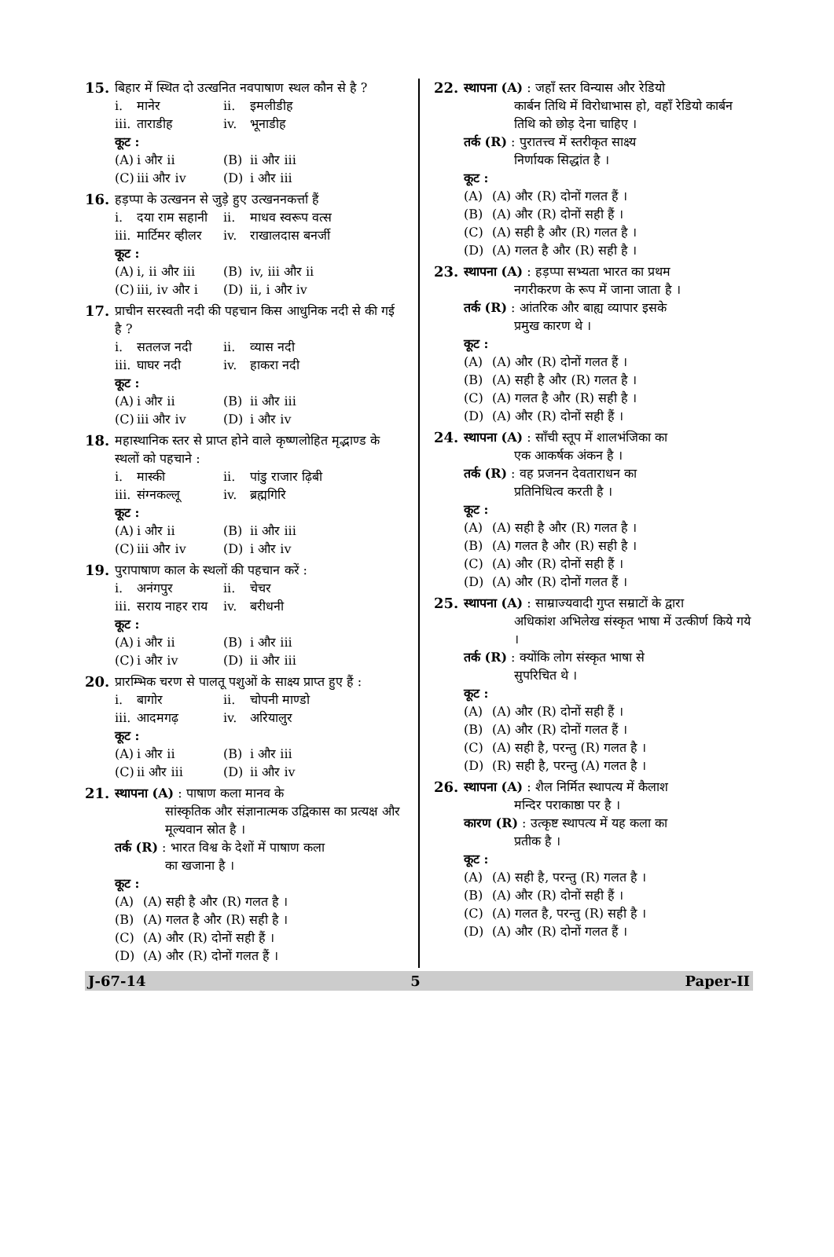15. बिहार में स्थित दो उत्खनित नवपाषाण स्थल कौन से है ?
i. मानेर ii. इमलीडीह iii. ताराडीह iv. भूनाडीह
कूट :
(A) i और ii (B) ii और iii (C) iii और iv (D) i और iii
16. हड़प्पा के उत्खनन से जुड़े हुए उत्खननकर्त्ता हैं
i. दया राम सहानी ii. माधव स्वरूप वत्स iii. मार्टिमर व्हीलर iv. राखालदास बनर्जी
कूट :
(A) i, ii और iii (B) iv, iii और ii (C) iii, iv और i (D) ii, i और iv
17. प्राचीन सरस्वती नदी की पहचान किस आधुनिक नदी से की गई है ?
i. सतलज नदी ii. व्यास नदी iii. घाघर नदी iv. हाकरा नदी
कूट :
(A) i और ii (B) ii और iii (C) iii और iv (D) i और iv
18. महास्थानिक स्तर से प्राप्त होने वाले कृष्णलोहित मृद्भाण्ड के स्थलों को पहचाने :
i. मास्की ii. पांडु राजार ढ़िबी iii. संग्नकल्लू iv. ब्रह्मगिरि
कूट :
(A) i और ii (B) ii और iii (C) iii और iv (D) i और iv
19. पुरापाषाण काल के स्थलों की पहचान करें :
i. अनंगपुर ii. चेचर iii. सराय नाहर राय iv. बरीधनी
कूट :
(A) i और ii (B) i और iii (C) i और iv (D) ii और iii
20. प्रारम्भिक चरण से पालतू पशुओं के साक्ष्य प्राप्त हुए हैं :
i. बागोर ii. चोपनी माण्डो iii. आदमगढ़ iv. अरियालुर
कूट :
(A) i और ii (B) i और iii (C) ii और iii (D) ii और iv
21. स्थापना (A) : पाषाण कला मानव के
सांस्कृतिक और संज्ञानात्मक उद्विकास का प्रत्यक्ष और मूल्यवान स्रोत है ।
तर्क (R) : भारत विश्व के देशों में पाषाण कला
का खजाना है ।
कूट :
(A) (A) सही है और (R) गलत है । (B) (A) गलत है और (R) सही है । (C) (A) और (R) दोनों सही हैं । (D) (A) और (R) दोनों गलत हैं ।
22. स्थापना (A) : जहाँ स्तर विन्यास और रेडियो
कार्बन तिथि में विरोधाभास हो, वहाँ रेडियो कार्बन तिथि को छोड़ देना चाहिए ।
तर्क (R) : पुरातत्त्व में स्तरीकृत साक्ष्य
निर्णायक सिद्धांत है ।
कूट :
(A) (A) और (R) दोनों गलत हैं । (B) (A) और (R) दोनों सही हैं । (C) (A) सही है और (R) गलत है । (D) (A) गलत है और (R) सही है ।
23. स्थापना (A) : हड़प्पा सभ्यता भारत का प्रथम
नगरीकरण के रूप में जाना जाता है ।
तर्क (R) : आंतरिक और बाह्य व्यापार इसके
प्रमुख कारण थे ।
कूट :
(A) (A) और (R) दोनों गलत हैं । (B) (A) सही है और (R) गलत है । (C) (A) गलत है और (R) सही है । (D) (A) और (R) दोनों सही हैं ।
24. स्थापना (A) : साँची स्तूप में शालभंजिका का
एक आकर्षक अंकन है ।
तर्क (R) : वह प्रजनन देवताराधन का
प्रतिनिधित्व करती है ।
कूट :
(A) (A) सही है और (R) गलत है । (B) (A) गलत है और (R) सही है । (C) (A) और (R) दोनों सही हैं । (D) (A) और (R) दोनों गलत हैं ।
25. स्थापना (A) : साम्राज्यवादी गुप्त सम्राटों के द्वारा
अधिकांश अभिलेख संस्कृत भाषा में उत्कीर्ण किये गये ।
तर्क (R) : क्योंकि लोग संस्कृत भाषा से
सुपरिचित थे ।
कूट :
(A) (A) और (R) दोनों सही हैं । (B) (A) और (R) दोनों गलत हैं । (C) (A) सही है, परन्तु (R) गलत है । (D) (R) सही है, परन्तु (A) गलत है ।
26. स्थापना (A) : शैल निर्मित स्थापत्य में कैलाश
मन्दिर पराकाष्ठा पर है ।
कारण (R) : उत्कृष्ट स्थापत्य में यह कला का
प्रतीक है ।
कूट :
(A) (A) सही है, परन्तु (R) गलत है । (B) (A) और (R) दोनों सही हैं । (C) (A) गलत है, परन्तु (R) सही है । (D) (A) और (R) दोनों गलत हैं ।
J-67-14 5 Paper-II